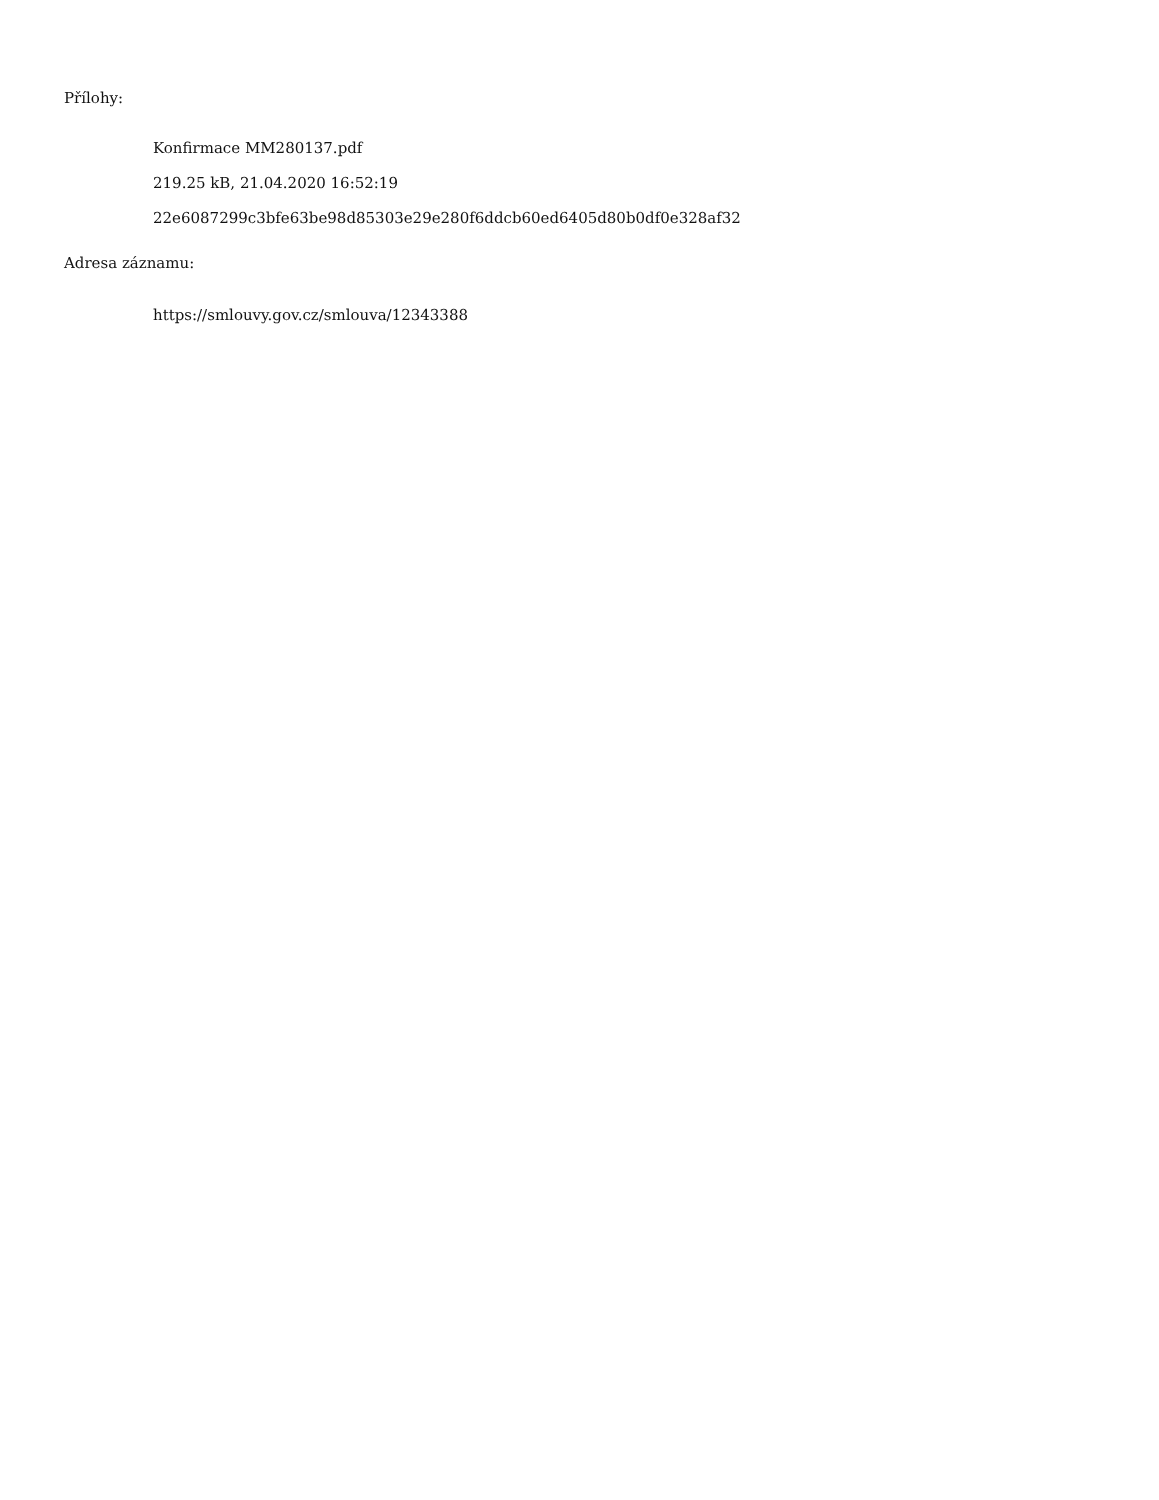Přílohy:
Konfirmace MM280137.pdf
219.25 kB, 21.04.2020 16:52:19
22e6087299c3bfe63be98d85303e29e280f6ddcb60ed6405d80b0df0e328af32
Adresa záznamu:
https://smlouvy.gov.cz/smlouva/12343388